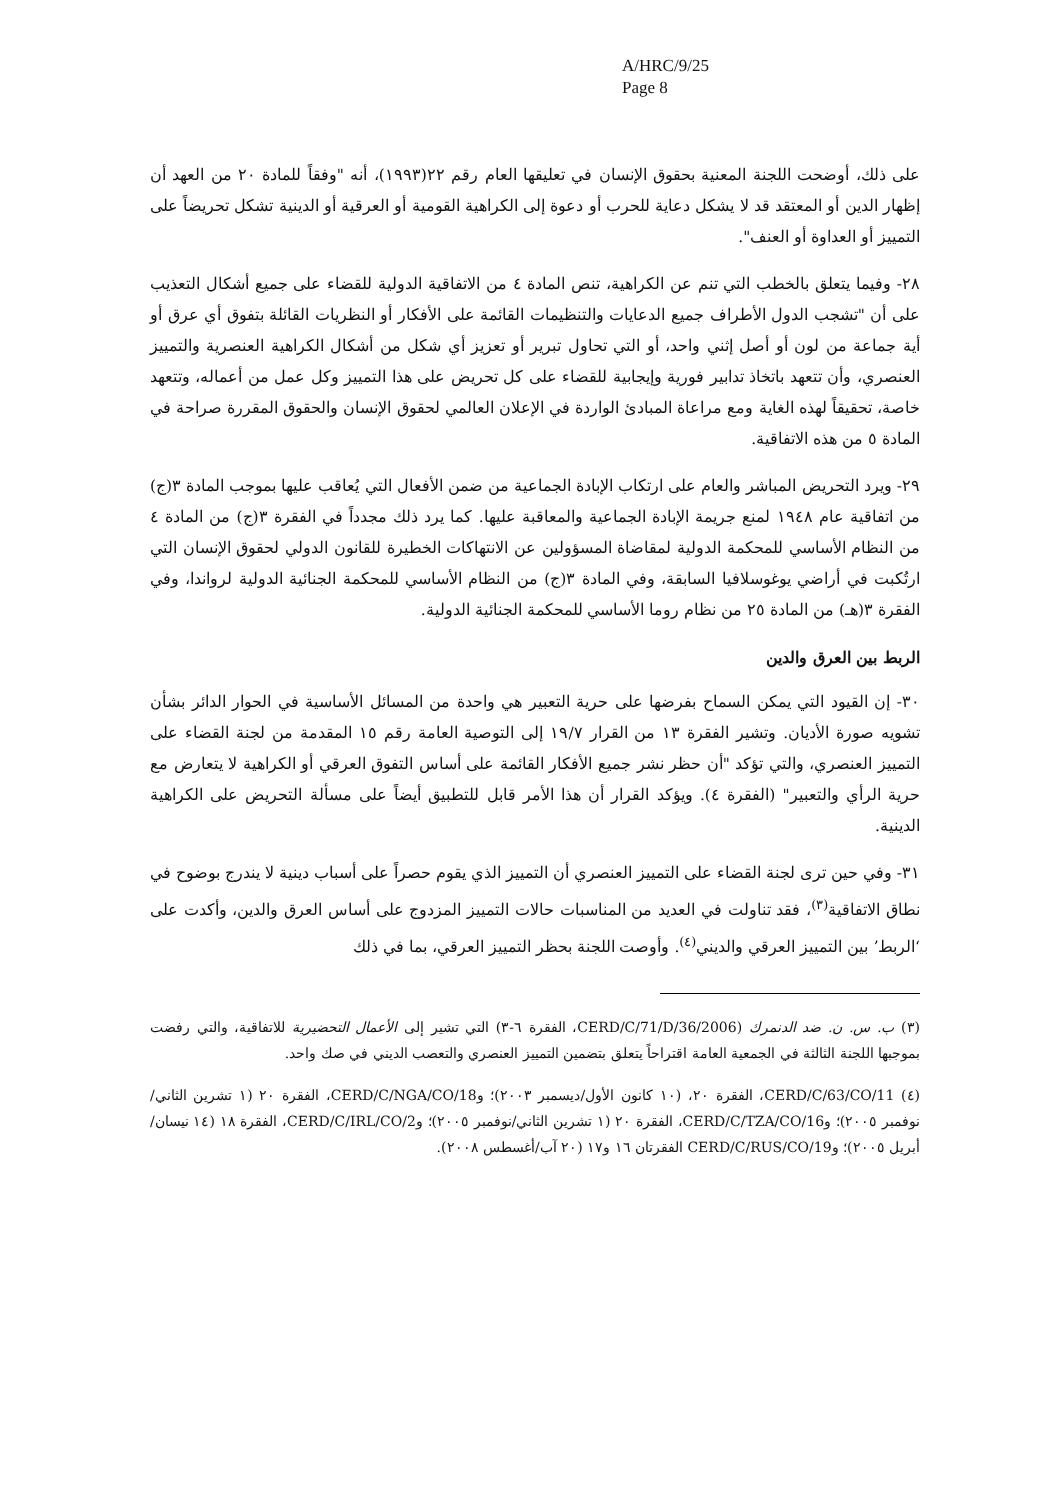A/HRC/9/25
Page 8
على ذلك، أوضحت اللجنة المعنية بحقوق الإنسان في تعليقها العام رقم ٢٢(١٩٩٣)، أنه "وفقاً للمادة ٢٠ من العهد أن إظهار الدين أو المعتقد قد لا يشكل دعاية للحرب أو دعوة إلى الكراهية القومية أو العرقية أو الدينية تشكل تحريضاً على التمييز أو العداوة أو العنف".
٢٨- وفيما يتعلق بالخطب التي تنم عن الكراهية، تنص المادة ٤ من الاتفاقية الدولية للقضاء على جميع أشكال التعذيب على أن "تشجب الدول الأطراف جميع الدعايات والتنظيمات القائمة على الأفكار أو النظريات القائلة بتفوق أي عرق أو أية جماعة من لون أو أصل إثني واحد، أو التي تحاول تبرير أو تعزيز أي شكل من أشكال الكراهية العنصرية والتمييز العنصري، وأن تتعهد باتخاذ تدابير فورية وإيجابية للقضاء على كل تحريض على هذا التمييز وكل عمل من أعماله، وتتعهد خاصة، تحقيقاً لهذه الغاية ومع مراعاة المبادئ الواردة في الإعلان العالمي لحقوق الإنسان والحقوق المقررة صراحة في المادة ٥ من هذه الاتفاقية.
٢٩- ويرد التحريض المباشر والعام على ارتكاب الإبادة الجماعية من ضمن الأفعال التي يُعاقب عليها بموجب المادة ٣(ج) من اتفاقية عام ١٩٤٨ لمنع جريمة الإبادة الجماعية والمعاقبة عليها. كما يرد ذلك مجدداً في الفقرة ٣(ج) من المادة ٤ من النظام الأساسي للمحكمة الدولية لمقاضاة المسؤولين عن الانتهاكات الخطيرة للقانون الدولي لحقوق الإنسان التي ارتُكبت في أراضي يوغوسلافيا السابقة، وفي المادة ٣(ج) من النظام الأساسي للمحكمة الجنائية الدولية لرواندا، وفي الفقرة ٣(هـ) من المادة ٢٥ من نظام روما الأساسي للمحكمة الجنائية الدولية.
الربط بين العرق والدين
٣٠- إن القيود التي يمكن السماح بفرضها على حرية التعبير هي واحدة من المسائل الأساسية في الحوار الدائر بشأن تشويه صورة الأديان. وتشير الفقرة ١٣ من القرار ١٩/٧ إلى التوصية العامة رقم ١٥ المقدمة من لجنة القضاء على التمييز العنصري، والتي تؤكد "أن حظر نشر جميع الأفكار القائمة على أساس التفوق العرقي أو الكراهية لا يتعارض مع حرية الرأي والتعبير" (الفقرة ٤). ويؤكد القرار أن هذا الأمر قابل للتطبيق أيضاً على مسألة التحريض على الكراهية الدينية.
٣١- وفي حين ترى لجنة القضاء على التمييز العنصري أن التمييز الذي يقوم حصراً على أسباب دينية لا يندرج بوضوح في نطاق الاتفاقية<sup>(٣)</sup>، فقد تناولت في العديد من المناسبات حالات التمييز المزدوج على أساس العرق والدين، وأكدت على ʻالربطʼ بين التمييز العرقي والديني<sup>(٤)</sup>. وأوصت اللجنة بحظر التمييز العرقي، بما في ذلك
(٣) ب. س. ن. ضد الدنمرك (CERD/C/71/D/36/2006، الفقرة ٦-٣) التي تشير إلى الأعمال التحضيرية للاتفاقية، والتي رفضت بموجبها اللجنة الثالثة في الجمعية العامة اقتراحاً يتعلق بتضمين التمييز العنصري والتعصب الديني في صك واحد.
(٤) CERD/C/63/CO/11، الفقرة ٢٠، (١٠ كانون الأول/ديسمبر ٢٠٠٣)؛ وCERD/C/NGA/CO/18، الفقرة ٢٠ (١ تشرين الثاني/نوفمبر ٢٠٠٥)؛ وCERD/C/TZA/CO/16، الفقرة ٢٠ (١ تشرين الثاني/نوفمبر ٢٠٠٥)؛ وCERD/C/IRL/CO/2، الفقرة ١٨ (١٤ نيسان/أبريل ٢٠٠٥)؛ وCERD/C/RUS/CO/19 الفقرتان ١٦ و١٧ (٢٠ آب/أغسطس ٢٠٠٨).